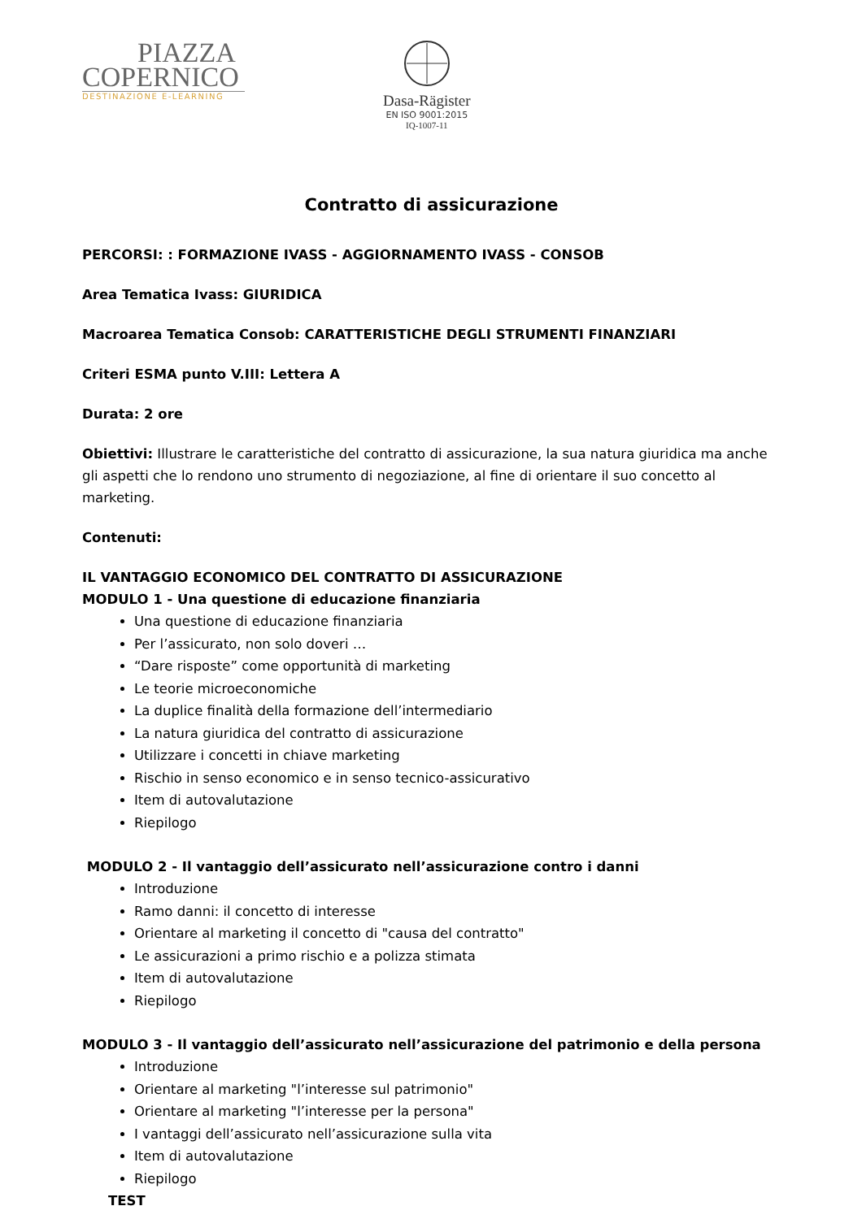PIAZZA
COPERNICO
DESTINAZIONE E-LEARNING
Dasa-Rägister
EN ISO 9001:2015
IQ-1007-11
Contratto di assicurazione
PERCORSI: : FORMAZIONE IVASS - AGGIORNAMENTO IVASS - CONSOB
Area Tematica Ivass: GIURIDICA
Macroarea Tematica Consob: CARATTERISTICHE DEGLI STRUMENTI FINANZIARI
Criteri ESMA punto V.III: Lettera A
Durata: 2 ore
Obiettivi: Illustrare le caratteristiche del contratto di assicurazione, la sua natura giuridica ma anche gli aspetti che lo rendono uno strumento di negoziazione, al fine di orientare il suo concetto al marketing.
Contenuti:
IL VANTAGGIO ECONOMICO DEL CONTRATTO DI ASSICURAZIONE
MODULO 1 - Una questione di educazione finanziaria
Una questione di educazione finanziaria
Per l’assicurato, non solo doveri …
“Dare risposte” come opportunità di marketing
Le teorie microeconomiche
La duplice finalità della formazione dell’intermediario
La natura giuridica del contratto di assicurazione
Utilizzare i concetti in chiave marketing
Rischio in senso economico e in senso tecnico-assicurativo
Item di autovalutazione
Riepilogo
MODULO 2 - Il vantaggio dell’assicurato nell’assicurazione contro i danni
Introduzione
Ramo danni: il concetto di interesse
Orientare al marketing il concetto di "causa del contratto"
Le assicurazioni a primo rischio e a polizza stimata
Item di autovalutazione
Riepilogo
MODULO 3 - Il vantaggio dell’assicurato nell’assicurazione del patrimonio e della persona
Introduzione
Orientare al marketing "l’interesse sul patrimonio"
Orientare al marketing "l’interesse per la persona"
I vantaggi dell’assicurato nell’assicurazione sulla vita
Item di autovalutazione
Riepilogo
TEST